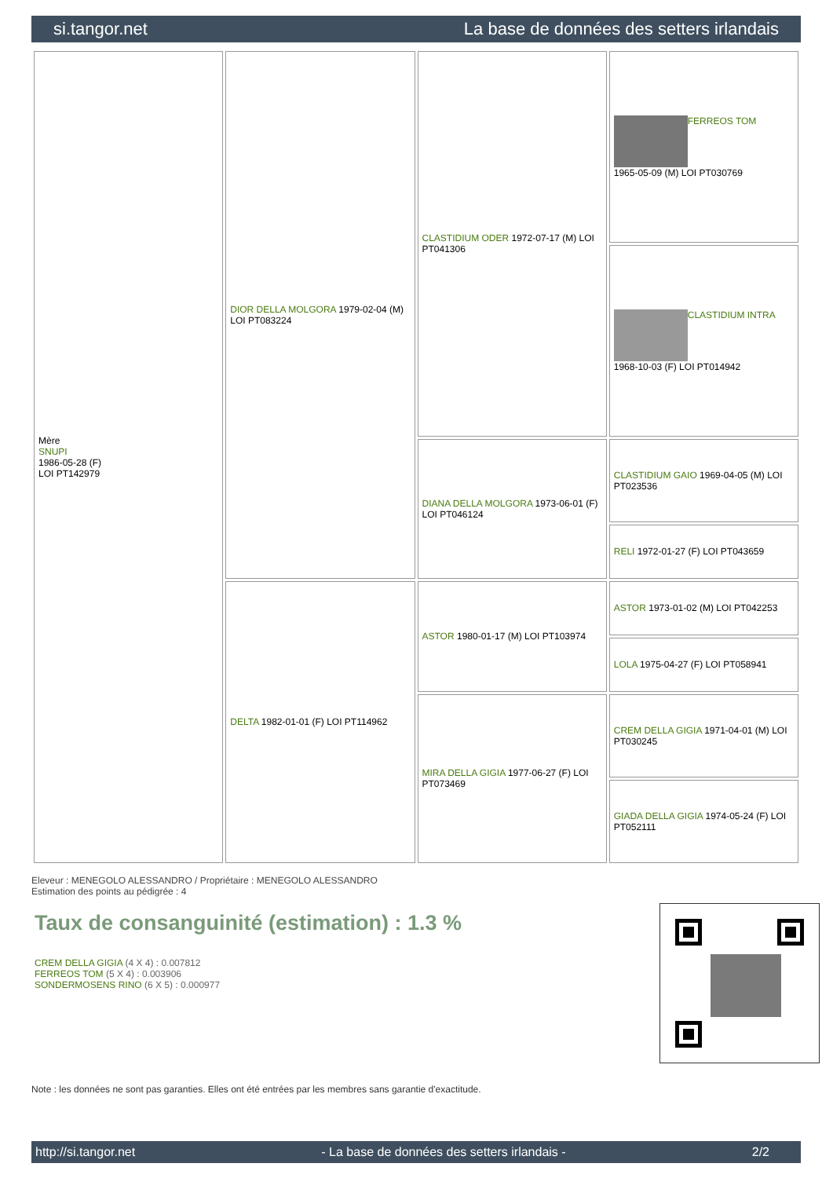si.tangor.net La base de données des setters irlandais
| Mère SNUPI 1986-05-28 (F) LOI PT142979 | DIOR DELLA MOLGORA 1979-02-04 (M) LOI PT083224 | CLASTIDIUM ODER 1972-07-17 (M) LOI PT041306 | FERREOS TOM 1965-05-09 (M) LOI PT030769 |
| | | | CLASTIDIUM INTRA 1968-10-03 (F) LOI PT014942 |
| | | DIANA DELLA MOLGORA 1973-06-01 (F) LOI PT046124 | CLASTIDIUM GAIO 1969-04-05 (M) LOI PT023536 |
| | | | RELI 1972-01-27 (F) LOI PT043659 |
| | DELTA 1982-01-01 (F) LOI PT114962 | ASTOR 1980-01-17 (M) LOI PT103974 | ASTOR 1973-01-02 (M) LOI PT042253 |
| | | | LOLA 1975-04-27 (F) LOI PT058941 |
| | | MIRA DELLA GIGIA 1977-06-27 (F) LOI PT073469 | CREM DELLA GIGIA 1971-04-01 (M) LOI PT030245 |
| | | | GIADA DELLA GIGIA 1974-05-24 (F) LOI PT052111 |
Eleveur : MENEGOLO ALESSANDRO / Propriétaire : MENEGOLO ALESSANDRO
Estimation des points au pédigrée : 4
Taux de consanguinité (estimation) : 1.3 %
CREM DELLA GIGIA (4 X 4) : 0.007812
FERREOS TOM (5 X 4) : 0.003906
SONDERMOSENS RINO (6 X 5) : 0.000977
Note : les données ne sont pas garanties. Elles ont été entrées par les membres sans garantie d'exactitude.
http://si.tangor.net - La base de données des setters irlandais - 2/2